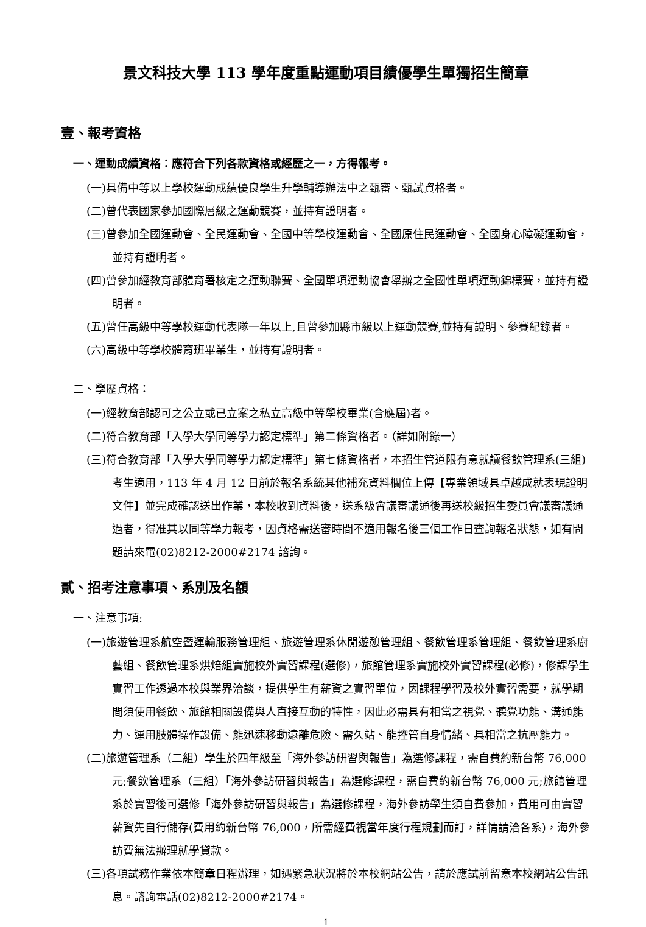景文科技大學 113 學年度重點運動項目績優學生單獨招生簡章
壹、報考資格
一、運動成績資格：應符合下列各款資格或經歷之一，方得報考。
(一)具備中等以上學校運動成績優良學生升學輔導辦法中之甄審、甄試資格者。
(二)曾代表國家參加國際層級之運動競賽，並持有證明者。
(三)曾參加全國運動會、全民運動會、全國中等學校運動會、全國原住民運動會、全國身心障礙運動會，並持有證明者。
(四)曾參加經教育部體育署核定之運動聯賽、全國單項運動協會舉辦之全國性單項運動錦標賽，並持有證明者。
(五)曾任高級中等學校運動代表隊一年以上,且曾參加縣市級以上運動競賽,並持有證明、參賽紀錄者。
(六)高級中等學校體育班畢業生，並持有證明者。
二、學歷資格：
(一)經教育部認可之公立或已立案之私立高級中等學校畢業(含應屆)者。
(二)符合教育部「入學大學同等學力認定標準」第二條資格者。（詳如附錄一）
(三)符合教育部「入學大學同等學力認定標準」第七條資格者，本招生管道限有意就讀餐飲管理系(三組)考生適用，113 年 4 月 12 日前於報名系統其他補充資料欄位上傳【專業領域具卓越成就表現證明文件】並完成確認送出作業，本校收到資料後，送系級會議審議通後再送校級招生委員會議審議通過者，得准其以同等學力報考，因資格需送審時間不適用報名後三個工作日查詢報名狀態，如有問題請來電(02)8212-2000#2174 諮詢。
貳、招考注意事項、系別及名額
一、注意事項:
(一)旅遊管理系航空暨運輸服務管理組、旅遊管理系休閒遊憩管理組、餐飲管理系管理組、餐飲管理系廚藝組、餐飲管理系烘焙組實施校外實習課程(選修)，旅館管理系實施校外實習課程(必修)，修課學生實習工作透過本校與業界洽談，提供學生有薪資之實習單位，因課程學習及校外實習需要，就學期間須使用餐飲、旅館相關設備與人直接互動的特性，因此必需具有相當之視覺、聽覺功能、溝通能力、運用肢體操作設備、能迅速移動遠離危險、需久站、能控管自身情緒、具相當之抗壓能力。
(二)旅遊管理系（二組）學生於四年級至「海外參訪研習與報告」為選修課程，需自費約新台幣 76,000 元;餐飲管理系（三組）「海外參訪研習與報告」為選修課程，需自費約新台幣 76,000 元;旅館管理系於實習後可選修「海外參訪研習與報告」為選修課程，海外參訪學生須自費參加，費用可由實習薪資先自行儲存(費用約新台幣 76,000，所需經費視當年度行程規劃而訂，詳情請洽各系)，海外參訪費無法辦理就學貸款。
(三)各項試務作業依本簡章日程辦理，如遇緊急狀況將於本校網站公告，請於應試前留意本校網站公告訊息。諮詢電話(02)8212-2000#2174。
1